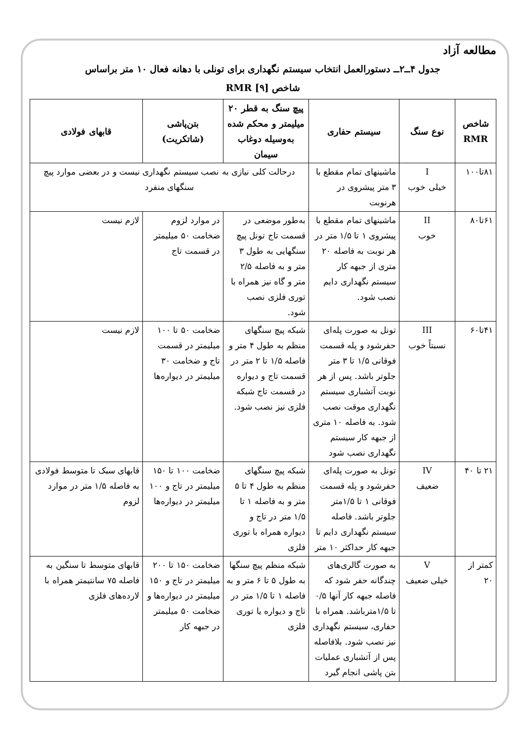مطالعه آزاد
جدول ۴ــ۲ــ دستورالعمل انتخاب سیستم نگهداری برای تونلی با دهانه فعال ۱۰ متر براساس
شاخص RMR [۹]
| شاخص RMR | نوع سنگ | سیستم حفاری | پیچ سنگ به قطر ۲۰ میلیمتر و محکم شده به‌وسیله دوغاب سیمان | بتن‌پاشی (شاتکریت) | قابهای فولادی |
| --- | --- | --- | --- | --- | --- |
| ۸۱تا۱۰۰ | I خیلی خوب | ماشینهای تمام مقطع با ۳ متر پیشروی در هرنوبت | درحالت کلی نیازی به نصب سیستم نگهداری نیست و در بعضی موارد پیچ سنگهای منفرد | | |
| ۶۱تا۸۰ | II خوب | ماشینهای تمام مقطع با پیشروی ۱ تا ۱/۵ متر در هر نوبت به فاصله ۲۰ متری از جبهه کار سیستم نگهداری دایم نصب شود. | به‌طور موضعی در قسمت تاج تونل پیچ سنگهایی به طول ۳ متر و به فاصله ۲/۵ متر و گاه نیز همراه با توری فلزی نصب شود. | در موارد لزوم ضخامت ۵۰ میلیمتر در قسمت تاج | لازم نیست |
| ۴۱تا۶۰ | III نسبتاً خوب | تونل به صورت پله‌ای حفرشود و پله قسمت فوقانی ۱/۵ تا ۳ متر جلوتر باشد. پس از هر نوبت آتشباری سیستم نگهداری موقت نصب شود. به فاصله ۱۰ متری از جبهه کار سیستم نگهداری نصب شود | شبکه پیچ سنگهای منظم به طول ۴ متر و فاصله ۱/۵ تا ۲ متر در قسمت تاج و دیواره در قسمت تاج شبکه فلزی نیز نصب شود. | ضخامت ۵۰ تا ۱۰۰ میلیمتر در قسمت تاج و ضخامت ۳۰ میلیمتر در دیواره‌ها | لازم نیست |
| ۲۱ تا ۴۰ | IV ضعیف | تونل به صورت پله‌ای حفرشود و پله قسمت فوقانی ۱ تا ۱/۵متر جلوتر باشد. فاصله سیستم نگهداری دایم تا جبهه کار حداکثر ۱۰ متر | شبکه پیچ سنگهای منظم به طول ۴ تا ۵ متر و به فاصله ۱ تا ۱/۵ متر در تاج و دیواره همراه با توری فلزی | ضخامت ۱۰۰ تا ۱۵۰ میلیمتر در تاج و ۱۰۰ میلیمتر در دیواره‌ها | قابهای سبک تا متوسط فولادی به فاصله ۱/۵ متر در موارد لزوم |
| کمتر از ۲۰ | V خیلی ضعیف | به صورت گالری‌های چندگانه حفر شود که فاصله جبهه کار آنها ۰/۵ تا ۱/۵مترباشد. همراه با حفاری، سیستم نگهداری نیز نصب شود. بلافاصله پس از آتشباری عملیات بتن پاشی انجام گیرد | شبکه منظم پیچ سنگها به طول ۵ تا ۶ متر و به فاصله ۱ تا ۱/۵ متر در تاج و دیواره یا توری فلزی | ضخامت ۱۵۰ تا ۲۰۰ میلیمتر در تاج و ۱۵۰ میلیمتر در دیواره‌ها و ضخامت ۵۰ میلیمتر در جبهه کار | قابهای متوسط تا سنگین به فاصله ۷۵ سانتیمتر همراه با لارده‌های فلزی |